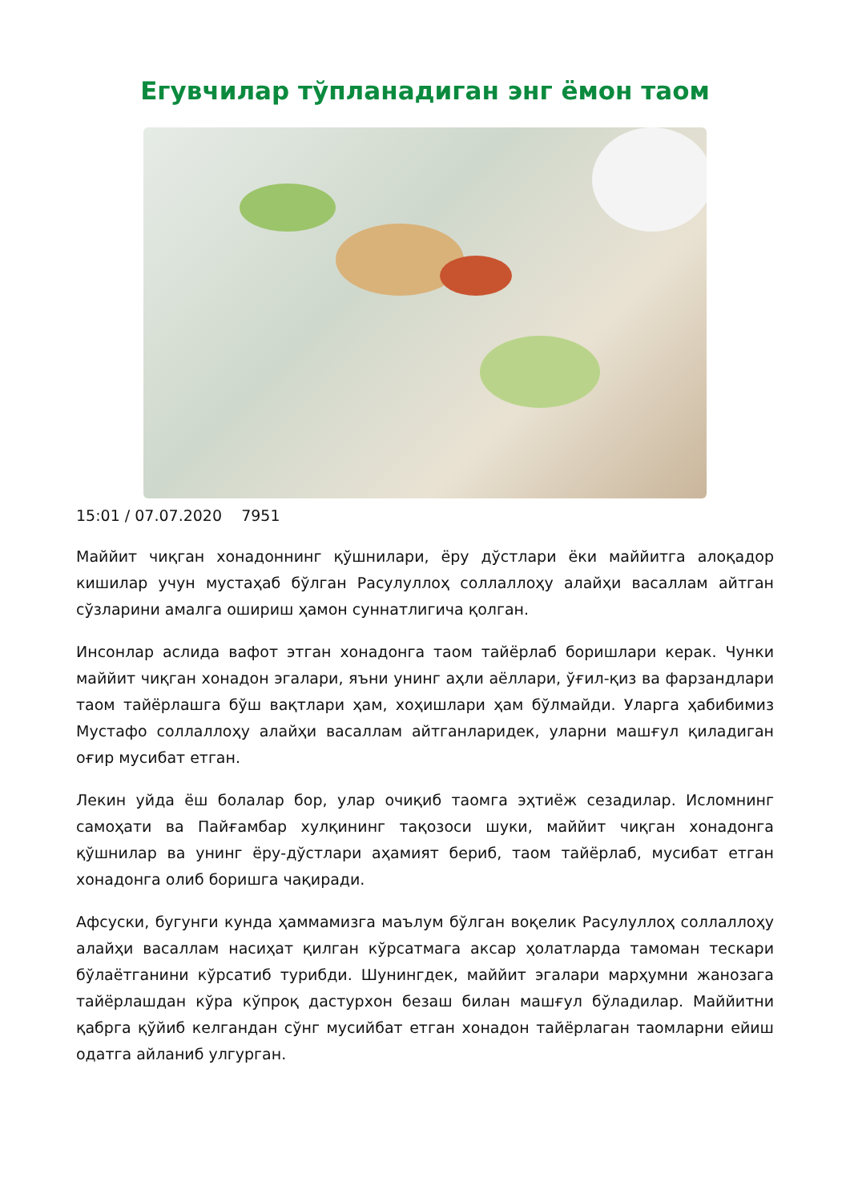Егувчилар тўпланадиган энг ёмон таом
15:01 / 07.07.2020 7951
Маййит чиқган хонадоннинг қўшнилари, ёру дўстлари ёки маййитга алоқадор кишилар учун мустаҳаб бўлган Расулуллоҳ соллаллоҳу алайҳи васаллам айтган сўзларини амалга ошириш ҳамон суннатлигича қолган.
Инсонлар аслида вафот этган хонадонга таом тайёрлаб боришлари керак. Чунки маййит чиқган хонадон эгалари, яъни унинг аҳли аёллари, ўғил-қиз ва фарзандлари таом тайёрлашга бўш вақтлари ҳам, хоҳишлари ҳам бўлмайди. Уларга ҳабибимиз Мустафо соллаллоҳу алайҳи васаллам айтганларидек, уларни машғул қиладиган оғир мусибат етган.
Лекин уйда ёш болалар бор, улар очиқиб таомга эҳтиёж сезадилар. Исломнинг самоҳати ва Пайғамбар хулқининг тақозоси шуки, маййит чиқган хонадонга қўшнилар ва унинг ёру-дўстлари аҳамият бериб, таом тайёрлаб, мусибат етган хонадонга олиб боришга чақиради.
Афсуски, бугунги кунда ҳаммамизга маълум бўлган воқелик Расулуллоҳ соллаллоҳу алайҳи васаллам насиҳат қилган кўрсатмага аксар ҳолатларда тамоман тескари бўлаётганини кўрсатиб турибди. Шунингдек, маййит эгалари марҳумни жанозага тайёрлашдан кўра кўпроқ дастурхон безаш билан машғул бўладилар. Маййитни қабрга қўйиб келгандан сўнг мусийбат етган хонадон тайёрлаган таомларни ейиш одатга айланиб улгурган.